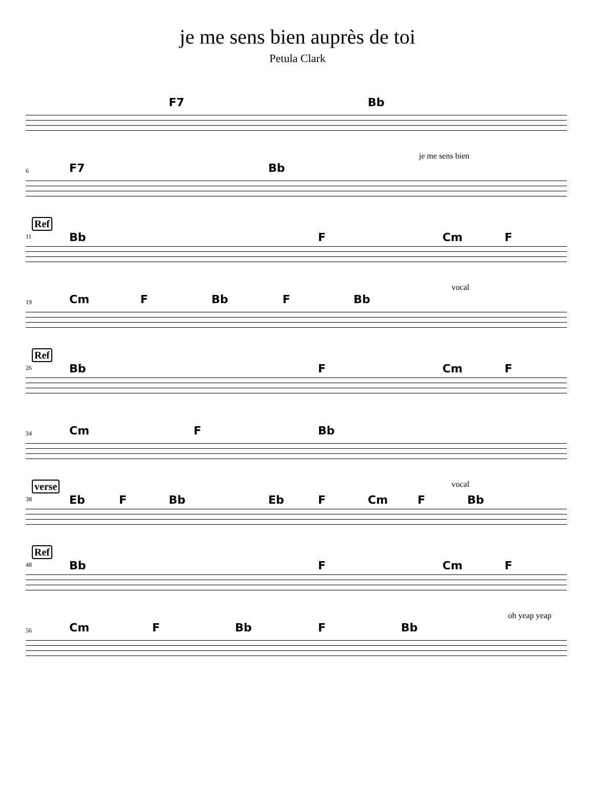je me sens bien auprès de toi
Petula Clark
F7 Bb
6
je me sens bien
F7 Bb
Ref
11
Bb F Cm F
19
vocal
Cm F Bb F Bb
Ref
26
Bb F Cm F
34
Cm F Bb
verse
38
vocal
Eb F Bb Eb F Cm F Bb
Ref
48
Bb F Cm F
56
oh yeap yeap
Cm F Bb F Bb